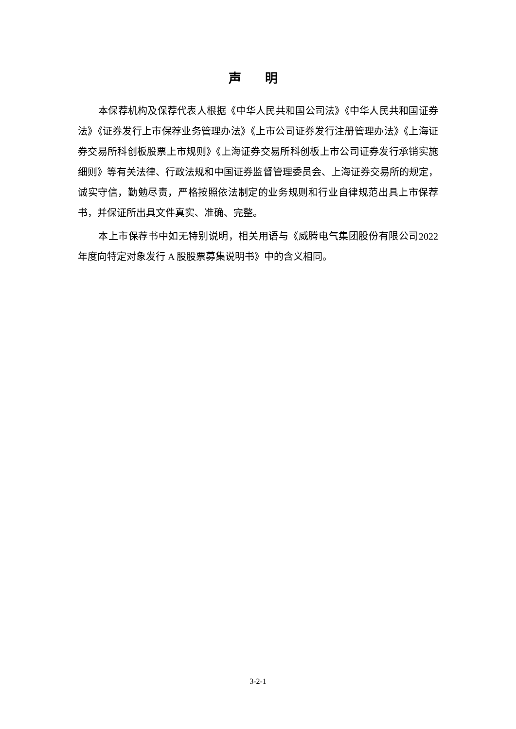声 明
本保荐机构及保荐代表人根据《中华人民共和国公司法》《中华人民共和国证券法》《证券发行上市保荐业务管理办法》《上市公司证券发行注册管理办法》《上海证券交易所科创板股票上市规则》《上海证券交易所科创板上市公司证券发行承销实施细则》等有关法律、行政法规和中国证券监督管理委员会、上海证券交易所的规定，诚实守信，勤勉尽责，严格按照依法制定的业务规则和行业自律规范出具上市保荐书，并保证所出具文件真实、准确、完整。
本上市保荐书中如无特别说明，相关用语与《威腾电气集团股份有限公司2022 年度向特定对象发行 A 股股票募集说明书》中的含义相同。
3-2-1